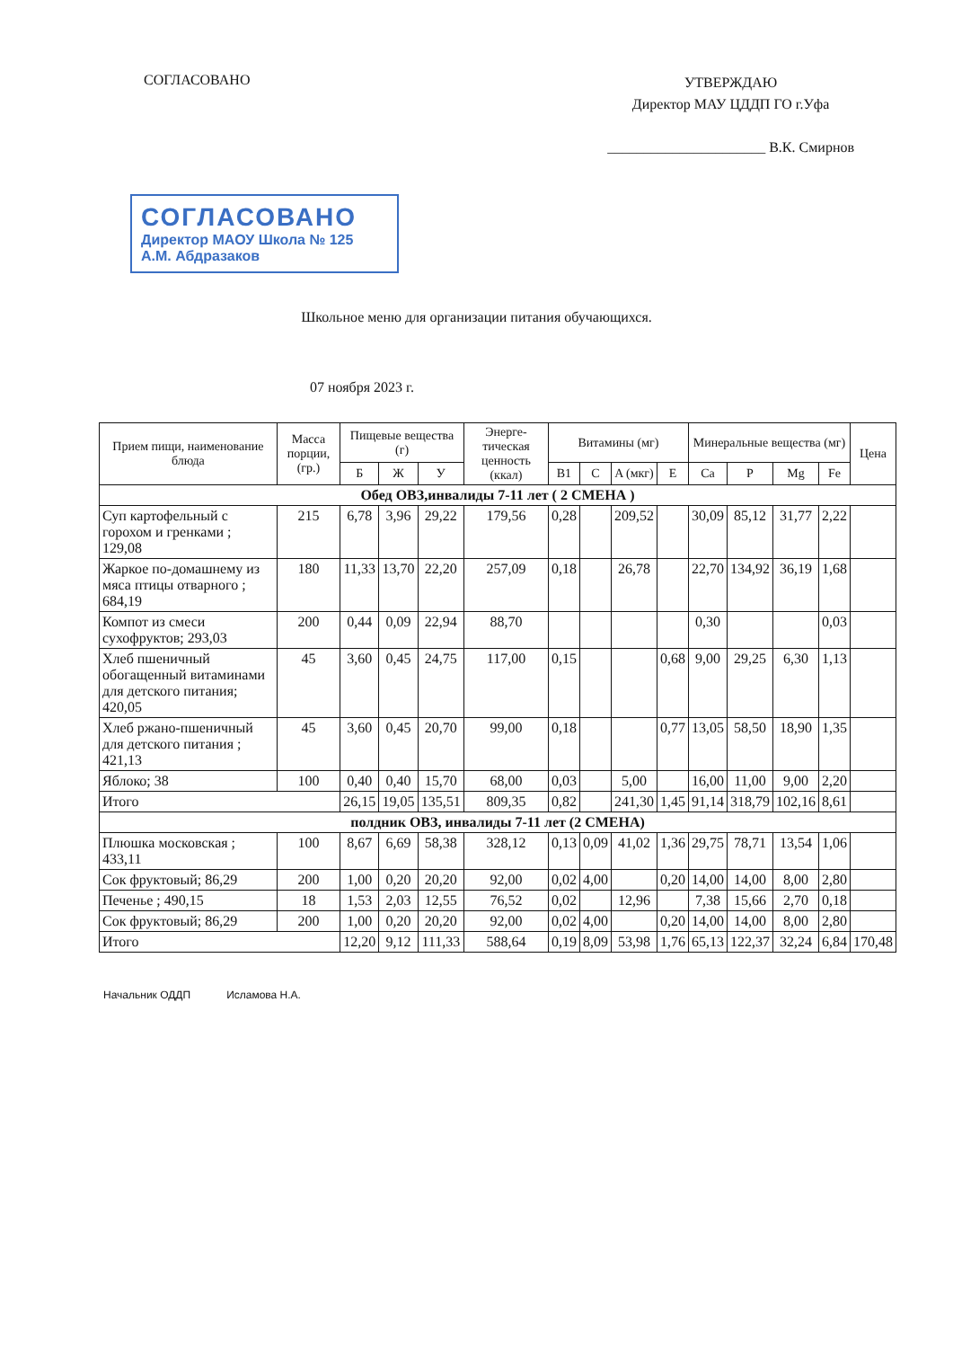СОГЛАСОВАНО
УТВЕРЖДАЮ
Директор МАУ ЦДДП ГО г.Уфа
______________________ В.К. Смирнов
СОГЛАСОВАНО
Директор МАОУ Школа № 125
А.М. Абдразаков
Школьное меню для организации питания обучающихся.
07 ноября 2023 г.
| Прием пищи, наименование блюда | Масса порции, (гр.) | Пищевые вещества (г) | | | Энерге-тическая ценность (ккал) | Витамины (мг) | | | | Минеральные вещества (мг) | | | | Цена |
| --- | --- | --- | --- | --- | --- | --- | --- | --- | --- | --- | --- | --- | --- | --- |
| | | Б | Ж | У | | B1 | C | A (мкг) | E | Ca | P | Mg | Fe | |
| Обед ОВЗ,инвалиды 7-11 лет ( 2 СМЕНА ) | | | | | | | | | | | | | | |
| Суп картофельный с горохом и гренками ; 129,08 | 215 | 6,78 | 3,96 | 29,22 | 179,56 | 0,28 | | 209,52 | | 30,09 | 85,12 | 31,77 | 2,22 | |
| Жаркое по-домашнему из мяса птицы отварного ; 684,19 | 180 | 11,33 | 13,70 | 22,20 | 257,09 | 0,18 | | 26,78 | | 22,70 | 134,92 | 36,19 | 1,68 | |
| Компот из смеси сухофруктов; 293,03 | 200 | 0,44 | 0,09 | 22,94 | 88,70 | | | | | 0,30 | | | 0,03 | |
| Хлеб пшеничный обогащенный витаминами для детского питания; 420,05 | 45 | 3,60 | 0,45 | 24,75 | 117,00 | 0,15 | | | 0,68 | 9,00 | 29,25 | 6,30 | 1,13 | |
| Хлеб ржано-пшеничный для детского питания ; 421,13 | 45 | 3,60 | 0,45 | 20,70 | 99,00 | 0,18 | | | 0,77 | 13,05 | 58,50 | 18,90 | 1,35 | |
| Яблоко; 38 | 100 | 0,40 | 0,40 | 15,70 | 68,00 | 0,03 | | 5,00 | | 16,00 | 11,00 | 9,00 | 2,20 | |
| Итого | | 26,15 | 19,05 | 135,51 | 809,35 | 0,82 | | 241,30 | 1,45 | 91,14 | 318,79 | 102,16 | 8,61 | |
| полдник ОВЗ, инвалиды 7-11 лет (2 СМЕНА) | | | | | | | | | | | | | | |
| Плюшка московская ; 433,11 | 100 | 8,67 | 6,69 | 58,38 | 328,12 | 0,13 | 0,09 | 41,02 | 1,36 | 29,75 | 78,71 | 13,54 | 1,06 | |
| Сок фруктовый; 86,29 | 200 | 1,00 | 0,20 | 20,20 | 92,00 | 0,02 | 4,00 | | 0,20 | 14,00 | 14,00 | 8,00 | 2,80 | |
| Печенье ; 490,15 | 18 | 1,53 | 2,03 | 12,55 | 76,52 | 0,02 | | 12,96 | | 7,38 | 15,66 | 2,70 | 0,18 | |
| Сок фруктовый; 86,29 | 200 | 1,00 | 0,20 | 20,20 | 92,00 | 0,02 | 4,00 | | 0,20 | 14,00 | 14,00 | 8,00 | 2,80 | |
| Итого | | 12,20 | 9,12 | 111,33 | 588,64 | 0,19 | 8,09 | 53,98 | 1,76 | 65,13 | 122,37 | 32,24 | 6,84 | 170,48 |
Начальник ОДДП Исламова Н.А.